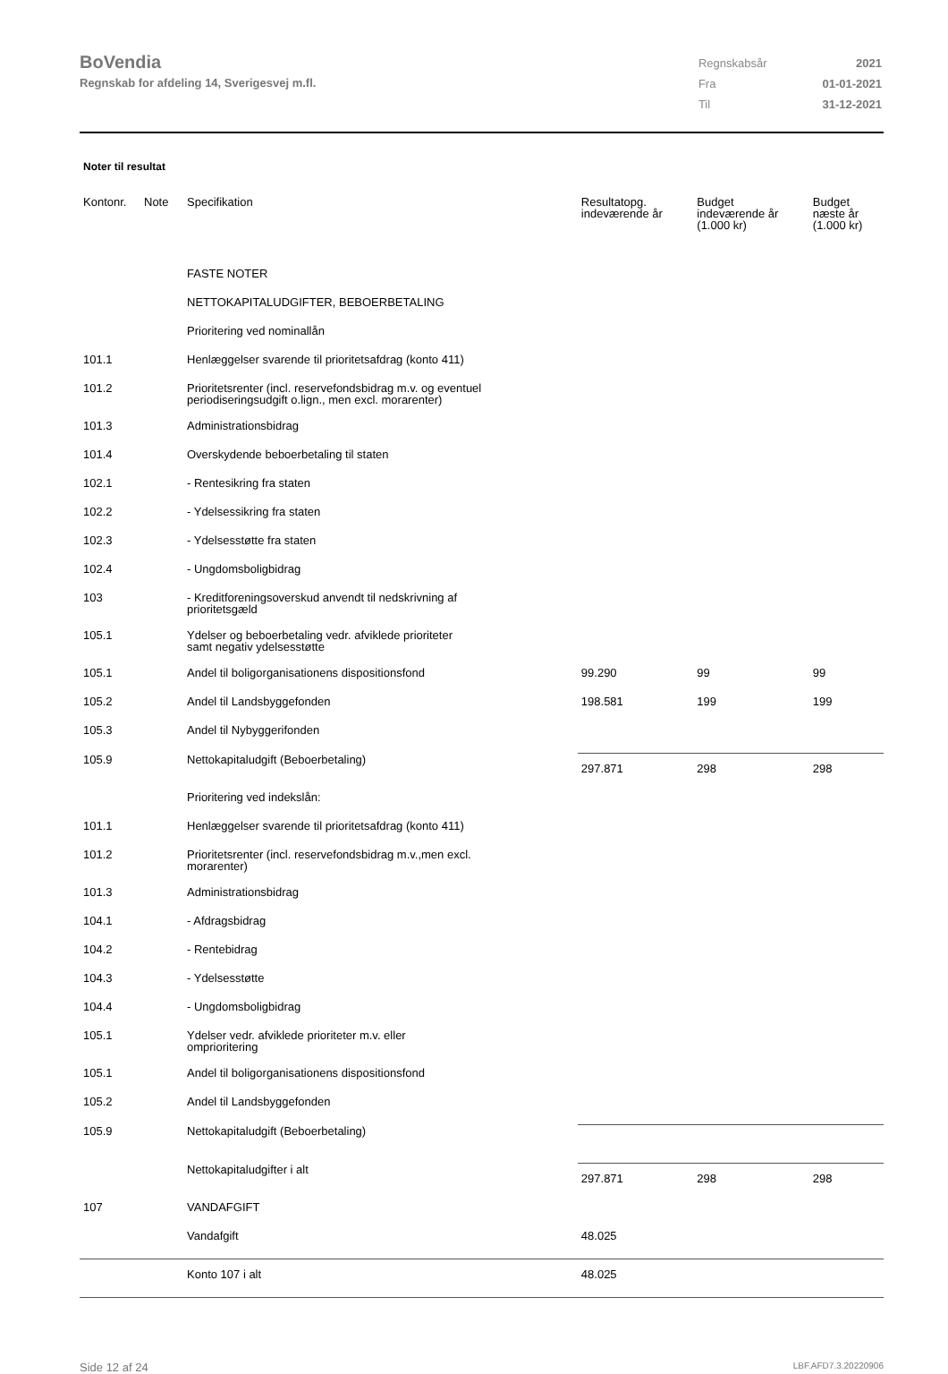BoVendia
Regnskab for afdeling 14, Sverigesvej m.fl.
| Regnskabsår | 2021 |
| Fra | 01-01-2021 |
| Til | 31-12-2021 |
Noter til resultat
| Kontonr. | Note | Specifikation | Resultatopg. indeværende år | Budget indeværende år (1.000 kr) | Budget næste år (1.000 kr) |
| --- | --- | --- | --- | --- | --- |
| | | FASTE NOTER | | | |
| | | NETTOKAPITALUDGIFTER, BEBOERBETALING | | | |
| | | Prioritering ved nominallån | | | |
| 101.1 | | Henlæggelser svarende til prioritetsafdrag (konto 411) | | | |
| 101.2 | | Prioritetsrenter (incl. reservefondsbidrag m.v. og eventuel periodiseringsudgift o.lign., men excl. morarenter) | | | |
| 101.3 | | Administrationsbidrag | | | |
| 101.4 | | Overskydende beboerbetaling til staten | | | |
| 102.1 | | - Rentesikring fra staten | | | |
| 102.2 | | - Ydelsessikring fra staten | | | |
| 102.3 | | - Ydelsesstøtte fra staten | | | |
| 102.4 | | - Ungdomsboligbidrag | | | |
| 103 | | - Kreditforeningsoverskud anvendt til nedskrivning af prioritetsgæld | | | |
| 105.1 | | Ydelser og beboerbetaling vedr. afviklede prioriteter samt negativ ydelsesstøtte | | | |
| 105.1 | | Andel til boligorganisationens dispositionsfond | 99.290 | 99 | 99 |
| 105.2 | | Andel til Landsbyggefonden | 198.581 | 199 | 199 |
| 105.3 | | Andel til Nybyggerifonden | | | |
| 105.9 | | Nettokapitaludgift (Beboerbetaling) | 297.871 | 298 | 298 |
| | | Prioritering ved indekslån: | | | |
| 101.1 | | Henlæggelser svarende til prioritetsafdrag (konto 411) | | | |
| 101.2 | | Prioritetsrenter (incl. reservefondsbidrag m.v.,men excl. morarenter) | | | |
| 101.3 | | Administrationsbidrag | | | |
| 104.1 | | - Afdragsbidrag | | | |
| 104.2 | | - Rentebidrag | | | |
| 104.3 | | - Ydelsesstøtte | | | |
| 104.4 | | - Ungdomsboligbidrag | | | |
| 105.1 | | Ydelser vedr. afviklede prioriteter m.v. eller omprioritering | | | |
| 105.1 | | Andel til boligorganisationens dispositionsfond | | | |
| 105.2 | | Andel til Landsbyggefonden | | | |
| 105.9 | | Nettokapitaludgift (Beboerbetaling) | | | |
| | | Nettokapitaludgifter i alt | 297.871 | 298 | 298 |
| 107 | | VANDAFGIFT | | | |
| | | Vandafgift | 48.025 | | |
| | | Konto 107 i alt | 48.025 | | |
Side 12 af 24 LBF.AFD7.3.20220906